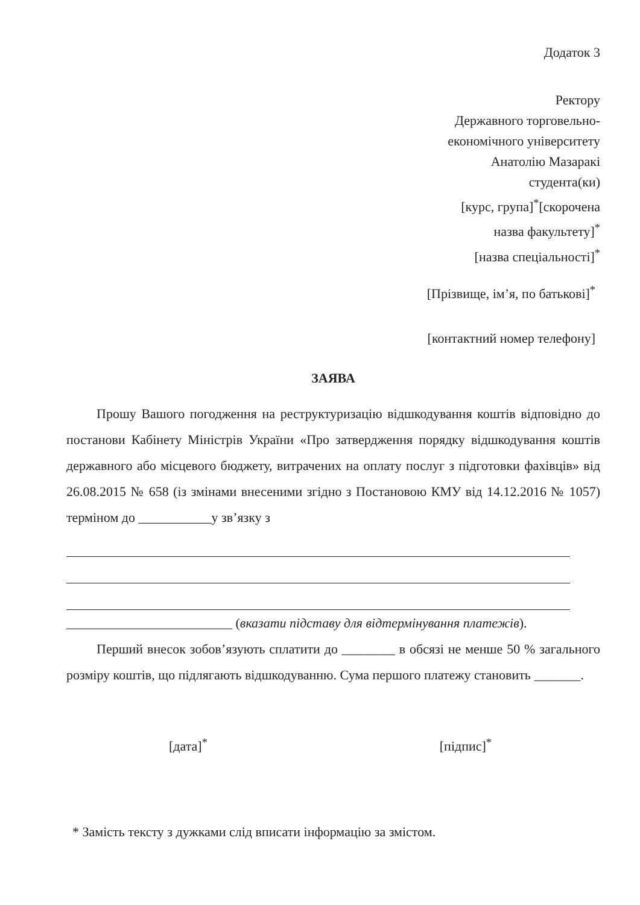Додаток 3
Ректору
Державного торговельно-
економічного університету
Анатолію Мазаракі
студента(ки)
[курс, група]<sup>*</sup>[скорочена
назва факультету]<sup>*</sup>
[назва спеціальності]<sup>*</sup>
[Прізвище, ім’я, по батькові]<sup>*</sup>
[контактний номер телефону]
ЗАЯВА
Прошу Вашого погодження на реструктуризацію відшкодування коштів відповідно до постанови Кабінету Міністрів України «Про затвердження порядку відшкодування коштів державного або місцевого бюджету, витрачених на оплату послуг з підготовки фахівців» від 26.08.2015 № 658 (із змінами внесеними згідно з Постановою КМУ від 14.12.2016 № 1057) терміном до ___________у зв’язку з
_________________________ (вказати підставу для відтермінування платежів).
Перший внесок зобов’язують сплатити до ________ в обсязі не менше 50 % загального розміру коштів, що підлягають відшкодуванню. Сума першого платежу становить _______.
[дата]<sup>*</sup> [підпис]<sup>*</sup>
* Замість тексту з дужками слід вписати інформацію за змістом.